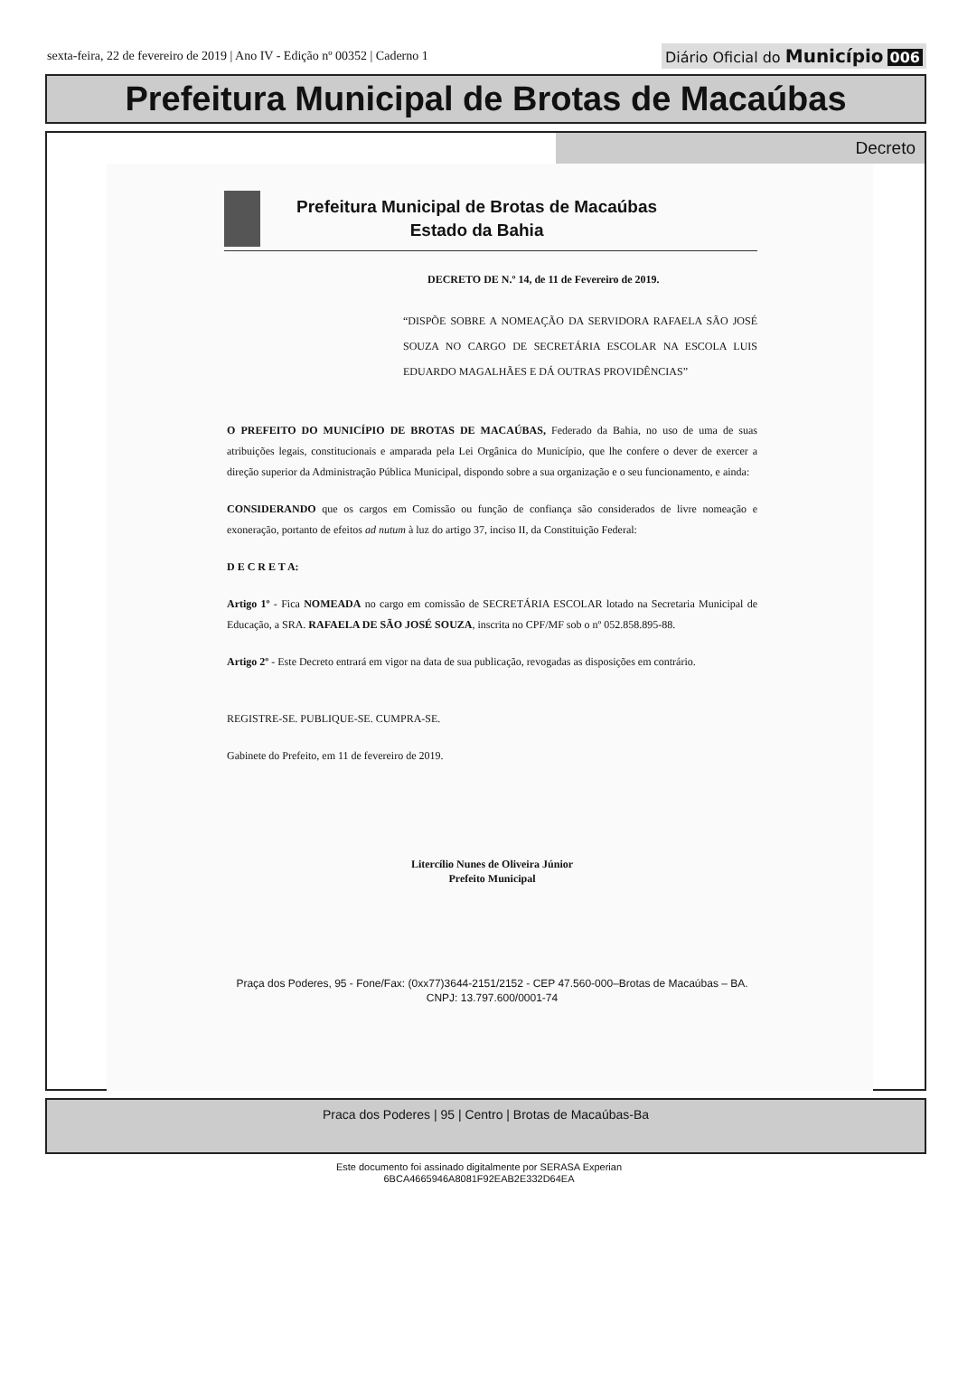sexta-feira, 22 de fevereiro de 2019 | Ano IV - Edição nº 00352 | Caderno 1
Diário Oficial do Município 006
Prefeitura Municipal de Brotas de Macaúbas
Decreto
Prefeitura Municipal de Brotas de Macaúbas
Estado da Bahia
DECRETO DE N.º 14, de 11 de Fevereiro de 2019.
“DISPÕE SOBRE A NOMEAÇÃO DA SERVIDORA RAFAELA SÃO JOSÉ SOUZA NO CARGO DE SECRETÁRIA ESCOLAR NA ESCOLA LUIS EDUARDO MAGALHÃES E DÁ OUTRAS PROVIDÊNCIAS”
O PREFEITO DO MUNICÍPIO DE BROTAS DE MACAÚBAS, Federado da Bahia, no uso de uma de suas atribuições legais, constitucionais e amparada pela Lei Orgânica do Município, que lhe confere o dever de exercer a direção superior da Administração Pública Municipal, dispondo sobre a sua organização e o seu funcionamento, e ainda:
CONSIDERANDO que os cargos em Comissão ou função de confiança são considerados de livre nomeação e exoneração, portanto de efeitos ad nutum à luz do artigo 37, inciso II, da Constituição Federal:
D E C R E T A:
Artigo 1º - Fica NOMEADA no cargo em comissão de SECRETÁRIA ESCOLAR lotado na Secretaria Municipal de Educação, a SRA. RAFAELA DE SÃO JOSÉ SOUZA, inscrita no CPF/MF sob o nº 052.858.895-88.
Artigo 2º - Este Decreto entrará em vigor na data de sua publicação, revogadas as disposições em contrário.
REGISTRE-SE. PUBLIQUE-SE. CUMPRA-SE.
Gabinete do Prefeito, em 11 de fevereiro de 2019.
Litercílio Nunes de Oliveira Júnior
Prefeito Municipal
Praça dos Poderes, 95 - Fone/Fax: (0xx77)3644-2151/2152 - CEP 47.560-000–Brotas de Macaúbas – BA. CNPJ: 13.797.600/0001-74
Praca dos Poderes | 95 | Centro | Brotas de Macaúbas-Ba
Este documento foi assinado digitalmente por SERASA Experian
6BCA4665946A8081F92EAB2E332D64EA